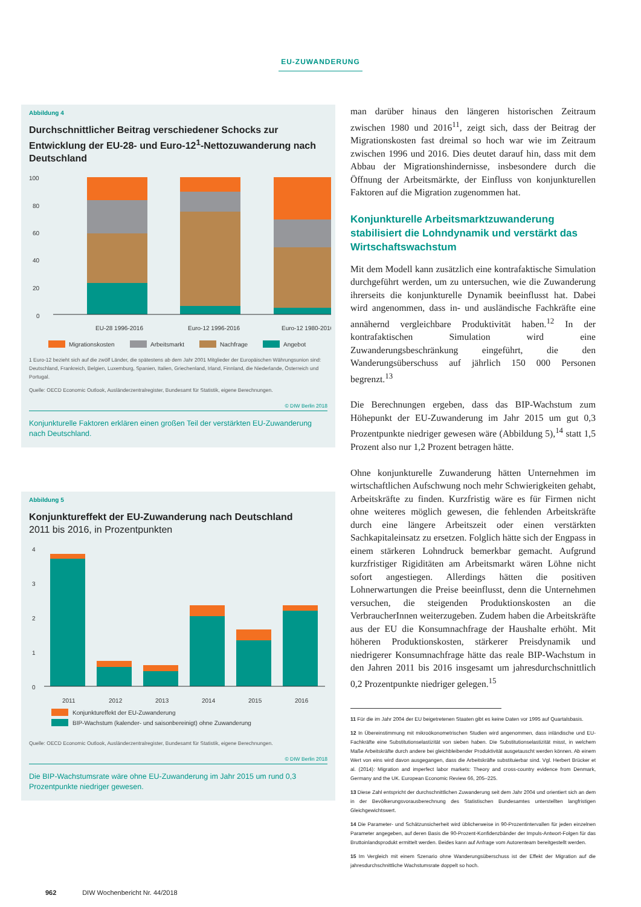EU-ZUWANDERUNG
Abbildung 4
Durchschnittlicher Beitrag verschiedener Schocks zur Entwicklung der EU-28- und Euro-12<sup>1</sup>-Nettozuwanderung nach Deutschland
100
80
60
40
20
0
EU-28 1996-2016
Euro-12 1996-2016
Euro-12 1980-2016
Migrationskosten
Arbeitsmarkt
Nachfrage
Angebot
1 Euro-12 bezieht sich auf die zwölf Länder, die spätestens ab dem Jahr 2001 Mitglieder der Europäischen Währungsunion sind: Deutschland, Frankreich, Belgien, Luxemburg, Spanien, Italien, Griechenland, Irland, Finnland, die Niederlande, Österreich und Portugal.
Quelle: OECD Economic Outlook, Ausländerzentralregister, Bundesamt für Statistik, eigene Berechnungen.
© DIW Berlin 2018
Konjunkturelle Faktoren erklären einen großen Teil der verstärkten EU-Zuwanderung nach Deutschland.
Abbildung 5
Konjunktureffekt der EU-Zuwanderung nach Deutschland
2011 bis 2016, in Prozentpunkten
4
3
2
1
0
2011
2012
2013
2014
2015
2016
Konjunktureffekt der EU-Zuwanderung
BIP-Wachstum (kalender- und saisonbereinigt) ohne Zuwanderung
Quelle: OECD Economic Outlook, Ausländerzentralregister, Bundesamt für Statistik, eigene Berechnungen.
© DIW Berlin 2018
Die BIP-Wachstumsrate wäre ohne EU-Zuwanderung im Jahr 2015 um rund 0,3 Prozentpunkte niedriger gewesen.
man darüber hinaus den längeren historischen Zeitraum zwischen 1980 und 2016<sup>11</sup>, zeigt sich, dass der Beitrag der Migrationskosten fast dreimal so hoch war wie im Zeitraum zwischen 1996 und 2016. Dies deutet darauf hin, dass mit dem Abbau der Migrationshindernisse, insbesondere durch die Öffnung der Arbeitsmärkte, der Einfluss von konjunkturellen Faktoren auf die Migration zugenommen hat.
Konjunkturelle Arbeitsmarktzuwanderung stabilisiert die Lohndynamik und verstärkt das Wirtschaftswachstum
Mit dem Modell kann zusätzlich eine kontrafaktische Simulation durchgeführt werden, um zu untersuchen, wie die Zuwanderung ihrerseits die konjunkturelle Dynamik beeinflusst hat. Dabei wird angenommen, dass in- und ausländische Fachkräfte eine annähernd vergleichbare Produktivität haben.<sup>12</sup> In der kontrafaktischen Simulation wird eine Zuwanderungsbeschränkung eingeführt, die den Wanderungsüberschuss auf jährlich 150 000 Personen begrenzt.<sup>13</sup>
Die Berechnungen ergeben, dass das BIP-Wachstum zum Höhepunkt der EU-Zuwanderung im Jahr 2015 um gut 0,3 Prozentpunkte niedriger gewesen wäre (Abbildung 5),<sup>14</sup> statt 1,5 Prozent also nur 1,2 Prozent betragen hätte.
Ohne konjunkturelle Zuwanderung hätten Unternehmen im wirtschaftlichen Aufschwung noch mehr Schwierigkeiten gehabt, Arbeitskräfte zu finden. Kurzfristig wäre es für Firmen nicht ohne weiteres möglich gewesen, die fehlenden Arbeitskräfte durch eine längere Arbeitszeit oder einen verstärkten Sachkapitaleinsatz zu ersetzen. Folglich hätte sich der Engpass in einem stärkeren Lohndruck bemerkbar gemacht. Aufgrund kurzfristiger Rigiditäten am Arbeitsmarkt wären Löhne nicht sofort angestiegen. Allerdings hätten die positiven Lohnerwartungen die Preise beeinflusst, denn die Unternehmen versuchen, die steigenden Produktionskosten an die VerbraucherInnen weiterzugeben. Zudem haben die Arbeitskräfte aus der EU die Konsumnachfrage der Haushalte erhöht. Mit höheren Produktionskosten, stärkerer Preisdynamik und niedrigerer Konsumnachfrage hätte das reale BIP-Wachstum in den Jahren 2011 bis 2016 insgesamt um jahresdurchschnittlich 0,2 Prozentpunkte niedriger gelegen.<sup>15</sup>
11 Für die im Jahr 2004 der EU beigetretenen Staaten gibt es keine Daten vor 1995 auf Quartalsbasis.
12 In Übereinstimmung mit mikroökonometrischen Studien wird angenommen, dass inländische und EU-Fachkräfte eine Substitutionselastizität von sieben haben. Die Substitutionselastizität misst, in welchem Maße Arbeitskräfte durch andere bei gleichbleibender Produktivität ausgetauscht werden können. Ab einem Wert von eins wird davon ausgegangen, dass die Arbeitskräfte substituierbar sind. Vgl. Herbert Brücker et al. (2014): Migration and imperfect labor markets: Theory and cross-country evidence from Denmark, Germany and the UK. European Economic Review 66, 205–225.
13 Diese Zahl entspricht der durchschnittlichen Zuwanderung seit dem Jahr 2004 und orientiert sich an dem in der Bevölkerungsvorausberechnung des Statistischen Bundesamtes unterstellten langfristigen Gleichgewichtswert.
14 Die Parameter- und Schätzunsicherheit wird üblicherweise in 90-Prozentintervallen für jeden einzelnen Parameter angegeben, auf deren Basis die 90-Prozent-Konfidenzbänder der Impuls-Antwort-Folgen für das Bruttoinlandsprodukt ermittelt werden. Beides kann auf Anfrage vom Autorenteam bereitgestellt werden.
15 Im Vergleich mit einem Szenario ohne Wanderungsüberschuss ist der Effekt der Migration auf die jahresdurchschnittliche Wachstumsrate doppelt so hoch.
962 DIW Wochenbericht Nr. 44/2018